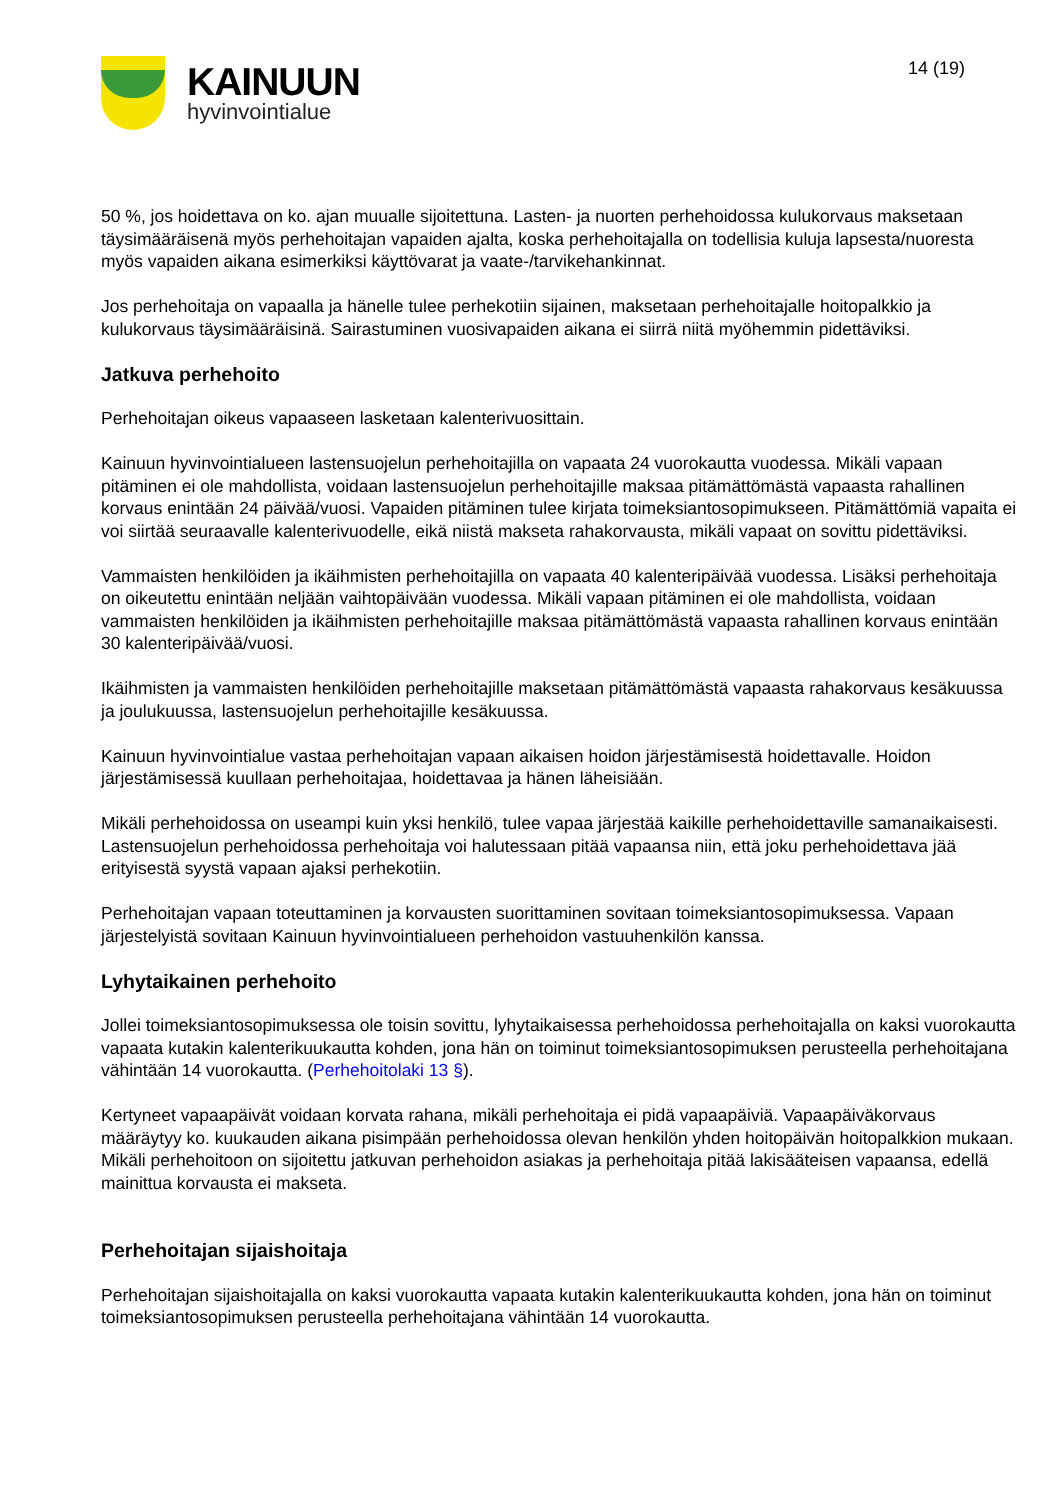KAINUUN
hyvinvointialue
14 (19)
50 %, jos hoidettava on ko. ajan muualle sijoitettuna. Lasten- ja nuorten perhehoidossa kulukorvaus maksetaan täysimääräisenä myös perhehoitajan vapaiden ajalta, koska perhehoitajalla on todellisia kuluja lapsesta/nuoresta myös vapaiden aikana esimerkiksi käyttövarat ja vaate-/tarvikehankinnat.
Jos perhehoitaja on vapaalla ja hänelle tulee perhekotiin sijainen, maksetaan perhehoitajalle hoitopalkkio ja kulukorvaus täysimääräisinä. Sairastuminen vuosivapaiden aikana ei siirrä niitä myöhemmin pidettäviksi.
Jatkuva perhehoito
Perhehoitajan oikeus vapaaseen lasketaan kalenterivuosittain.
Kainuun hyvinvointialueen lastensuojelun perhehoitajilla on vapaata 24 vuorokautta vuodessa. Mikäli vapaan pitäminen ei ole mahdollista, voidaan lastensuojelun perhehoitajille maksaa pitämättömästä vapaasta rahallinen korvaus enintään 24 päivää/vuosi. Vapaiden pitäminen tulee kirjata toimeksiantosopimukseen. Pitämättömiä vapaita ei voi siirtää seuraavalle kalenterivuodelle, eikä niistä makseta rahakorvausta, mikäli vapaat on sovittu pidettäviksi.
Vammaisten henkilöiden ja ikäihmisten perhehoitajilla on vapaata 40 kalenteripäivää vuodessa. Lisäksi perhehoitaja on oikeutettu enintään neljään vaihtopäivään vuodessa. Mikäli vapaan pitäminen ei ole mahdollista, voidaan vammaisten henkilöiden ja ikäihmisten perhehoitajille maksaa pitämättömästä vapaasta rahallinen korvaus enintään 30 kalenteripäivää/vuosi.
Ikäihmisten ja vammaisten henkilöiden perhehoitajille maksetaan pitämättömästä vapaasta rahakorvaus kesäkuussa ja joulukuussa, lastensuojelun perhehoitajille kesäkuussa.
Kainuun hyvinvointialue vastaa perhehoitajan vapaan aikaisen hoidon järjestämisestä hoidettavalle. Hoidon järjestämisessä kuullaan perhehoitajaa, hoidettavaa ja hänen läheisiään.
Mikäli perhehoidossa on useampi kuin yksi henkilö, tulee vapaa järjestää kaikille perhehoidettaville samanaikaisesti. Lastensuojelun perhehoidossa perhehoitaja voi halutessaan pitää vapaansa niin, että joku perhehoidettava jää erityisestä syystä vapaan ajaksi perhekotiin.
Perhehoitajan vapaan toteuttaminen ja korvausten suorittaminen sovitaan toimeksiantosopimuksessa. Vapaan järjestelyistä sovitaan Kainuun hyvinvointialueen perhehoidon vastuuhenkilön kanssa.
Lyhytaikainen perhehoito
Jollei toimeksiantosopimuksessa ole toisin sovittu, lyhytaikaisessa perhehoidossa perhehoitajalla on kaksi vuorokautta vapaata kutakin kalenterikuukautta kohden, jona hän on toiminut toimeksiantosopimuksen perusteella perhehoitajana vähintään 14 vuorokautta. (Perhehoitolaki 13 §).
Kertyneet vapaapäivät voidaan korvata rahana, mikäli perhehoitaja ei pidä vapaapäiviä. Vapaapäiväkorvaus määräytyy ko. kuukauden aikana pisimpään perhehoidossa olevan henkilön yhden hoitopäivän hoitopalkkion mukaan. Mikäli perhehoitoon on sijoitettu jatkuvan perhehoidon asiakas ja perhehoitaja pitää lakisääteisen vapaansa, edellä mainittua korvausta ei makseta.
Perhehoitajan sijaishoitaja
Perhehoitajan sijaishoitajalla on kaksi vuorokautta vapaata kutakin kalenterikuukautta kohden, jona hän on toiminut toimeksiantosopimuksen perusteella perhehoitajana vähintään 14 vuorokautta.